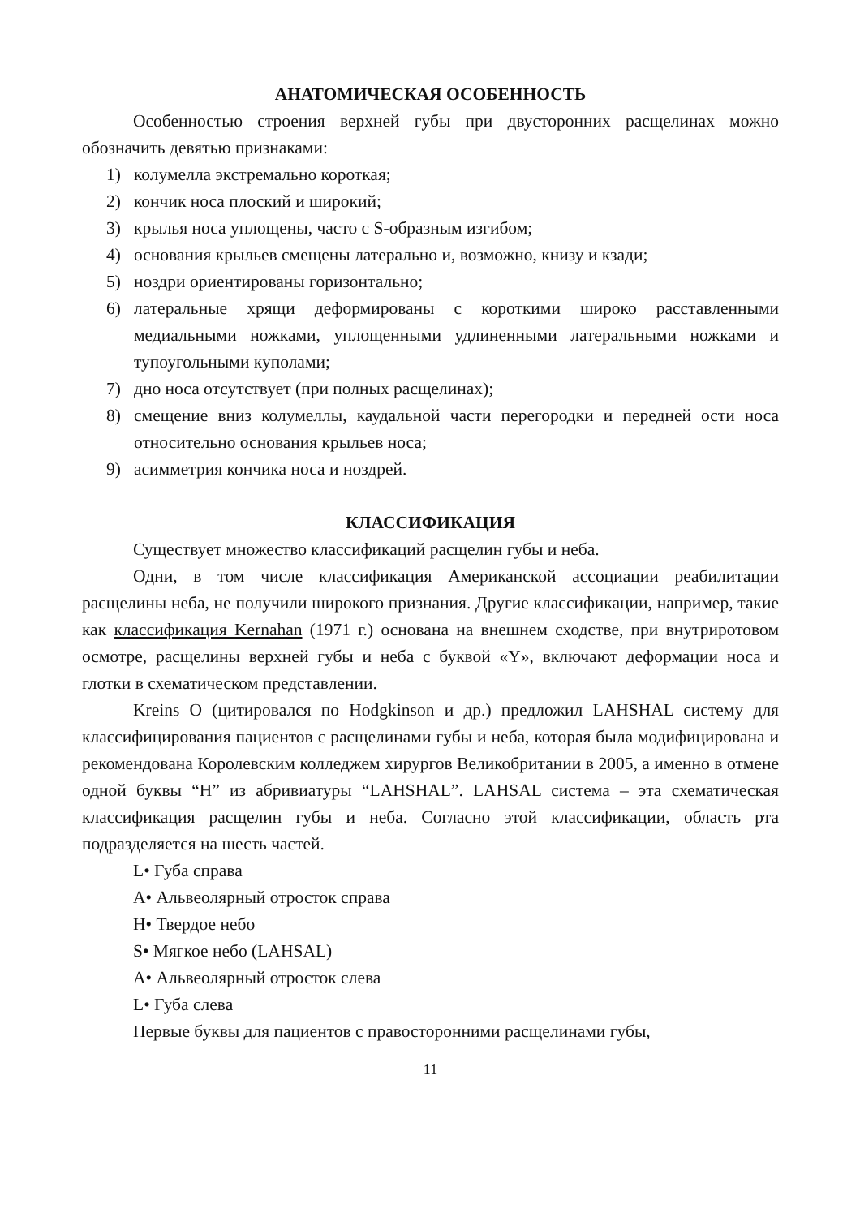АНАТОМИЧЕСКАЯ ОСОБЕННОСТЬ
Особенностью строения верхней губы при двусторонних расщелинах можно обозначить девятью признаками:
1) колумелла экстремально короткая;
2) кончик носа плоский и широкий;
3) крылья носа уплощены, часто с S-образным изгибом;
4) основания крыльев смещены латерально и, возможно, книзу и кзади;
5) ноздри ориентированы горизонтально;
6) латеральные хрящи деформированы с короткими широко расставленными медиальными ножками, уплощенными удлиненными латеральными ножками и тупоугольными куполами;
7) дно носа отсутствует (при полных расщелинах);
8) смещение вниз колумеллы, каудальной части перегородки и передней ости носа относительно основания крыльев носа;
9) асимметрия кончика носа и ноздрей.
КЛАССИФИКАЦИЯ
Существует множество классификаций расщелин губы и неба.
Одни, в том числе классификация Американской ассоциации реабилитации расщелины неба, не получили широкого признания. Другие классификации, например, такие как классификация Kernahan (1971 г.) основана на внешнем сходстве, при внутриротовом осмотре, расщелины верхней губы и неба с буквой «Y», включают деформации носа и глотки в схематическом представлении.
Kreins O (цитировался по Hodgkinson и др.) предложил LAHSHAL систему для классифицирования пациентов с расщелинами губы и неба, которая была модифицирована и рекомендована Королевским колледжем хирургов Великобритании в 2005, а именно в отмене одной буквы “H” из абривиатуры “LAHSHAL”. LAHSAL система – эта схематическая классификация расщелин губы и неба. Согласно этой классификации, область рта подразделяется на шесть частей.
L• Губа справа
A• Альвеолярный отросток справа
H• Твердое небо
S• Мягкое небо (LAHSAL)
A• Альвеолярный отросток слева
L• Губа слева
Первые буквы для пациентов с правосторонними расщелинами губы,
11